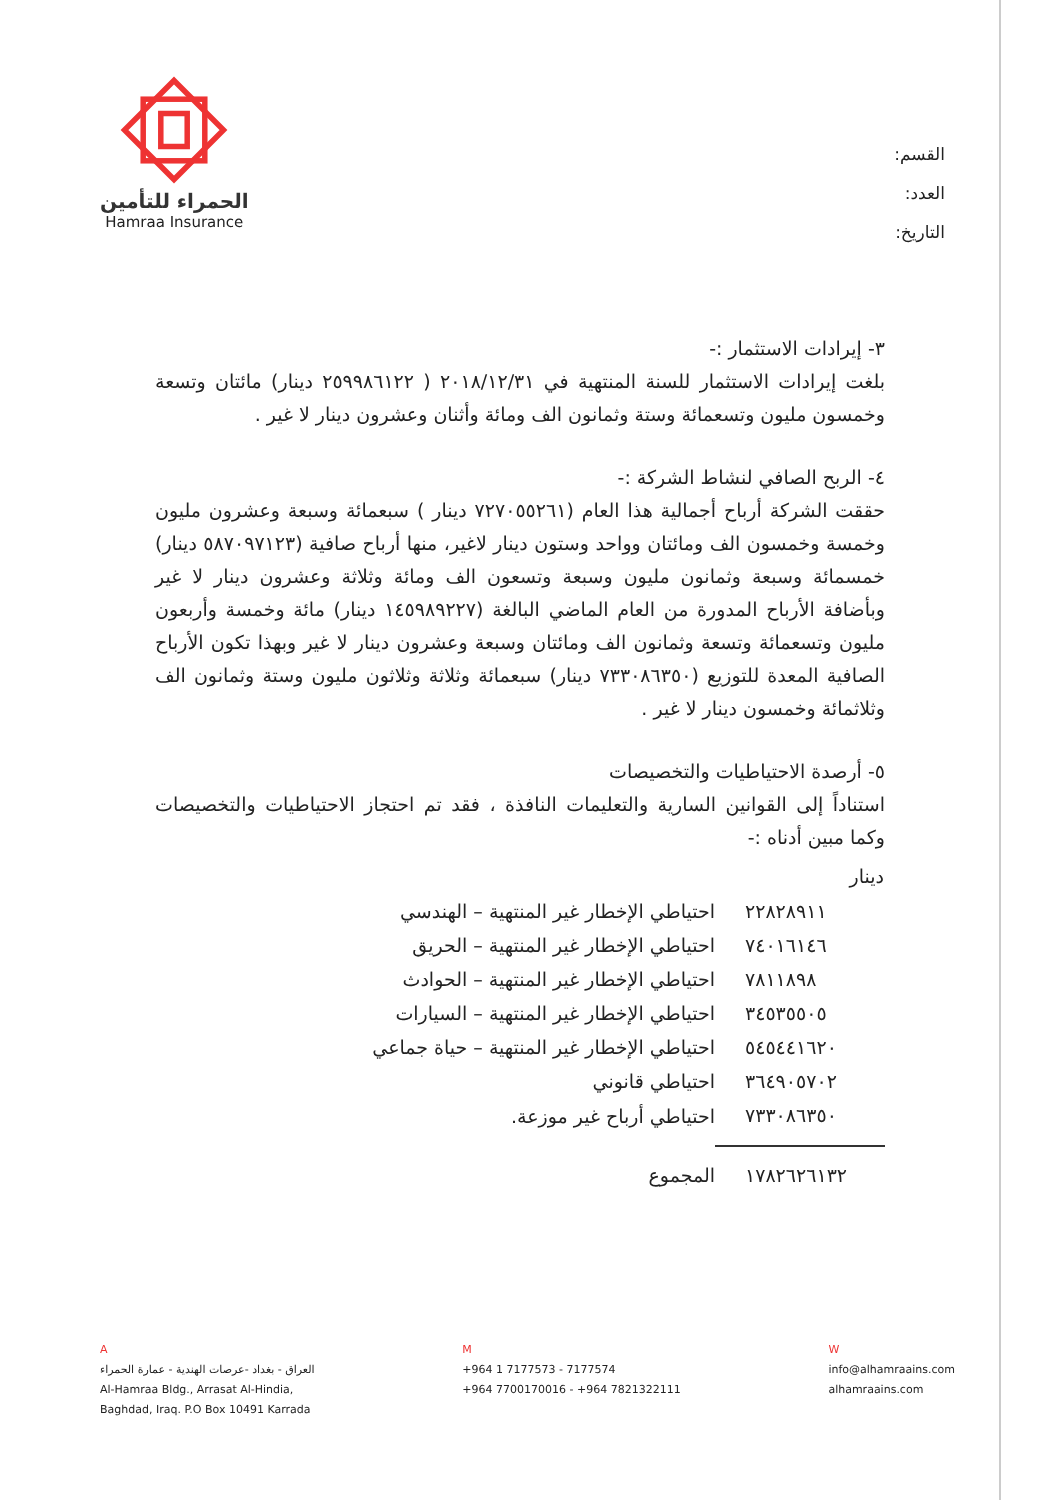القسم:
العدد:
التاريخ:
الحمراء للتأمين
Hamraa Insurance
٣- إيرادات الاستثمار :-
بلغت إيرادات الاستثمار للسنة المنتهية في ٢٠١٨/١٢/٣١ ( ٢٥٩٩٨٦١٢٢ دينار) مائتان وتسعة وخمسون مليون وتسعمائة وستة وثمانون الف ومائة وأثنان وعشرون دينار لا غير .
٤- الربح الصافي لنشاط الشركة :-
حققت الشركة أرباح أجمالية هذا العام (٧٢٧٠٥٥٢٦١ دينار ) سبعمائة وسبعة وعشرون مليون وخمسة وخمسون الف ومائتان وواحد وستون دينار لاغير، منها أرباح صافية (٥٨٧٠٩٧١٢٣ دينار) خمسمائة وسبعة وثمانون مليون وسبعة وتسعون الف ومائة وثلاثة وعشرون دينار لا غير وبأضافة الأرباح المدورة من العام الماضي البالغة (١٤٥٩٨٩٢٢٧ دينار) مائة وخمسة وأربعون مليون وتسعمائة وتسعة وثمانون الف ومائتان وسبعة وعشرون دينار لا غير وبهذا تكون الأرباح الصافية المعدة للتوزيع (٧٣٣٠٨٦٣٥٠ دينار) سبعمائة وثلاثة وثلاثون مليون وستة وثمانون الف وثلاثمائة وخمسون دينار لا غير .
٥- أرصدة الاحتياطيات والتخصيصات
استناداً إلى القوانين السارية والتعليمات النافذة ، فقد تم احتجاز الاحتياطيات والتخصيصات وكما مبين أدناه :-
| دينار | |
| --- | --- |
| ٢٢٨٢٨٩١١ | احتياطي الإخطار غير المنتهية – الهندسي |
| ٧٤٠١٦١٤٦ | احتياطي الإخطار غير المنتهية – الحريق |
| ٧٨١١٨٩٨ | احتياطي الإخطار غير المنتهية – الحوادث |
| ٣٤٥٣٥٥٠٥ | احتياطي الإخطار غير المنتهية – السيارات |
| ٥٤٥٤٤١٦٢٠ | احتياطي الإخطار غير المنتهية – حياة جماعي |
| ٣٦٤٩٠٥٧٠٢ | احتياطي قانوني |
| ٧٣٣٠٨٦٣٥٠ | احتياطي أرباح غير موزعة. |
| ١٧٨٢٦٢٦١٣٢ | المجموع |
A
العراق - بغداد -عرصات الهندية - عمارة الحمراء
Al-Hamraa Bldg., Arrasat Al-Hindia,
Baghdad, Iraq. P.O Box 10491 Karrada
M
+964 1 7177573 - 7177574
+964 7700170016 - +964 7821322111
W
info@alhamraains.com
alhamraains.com